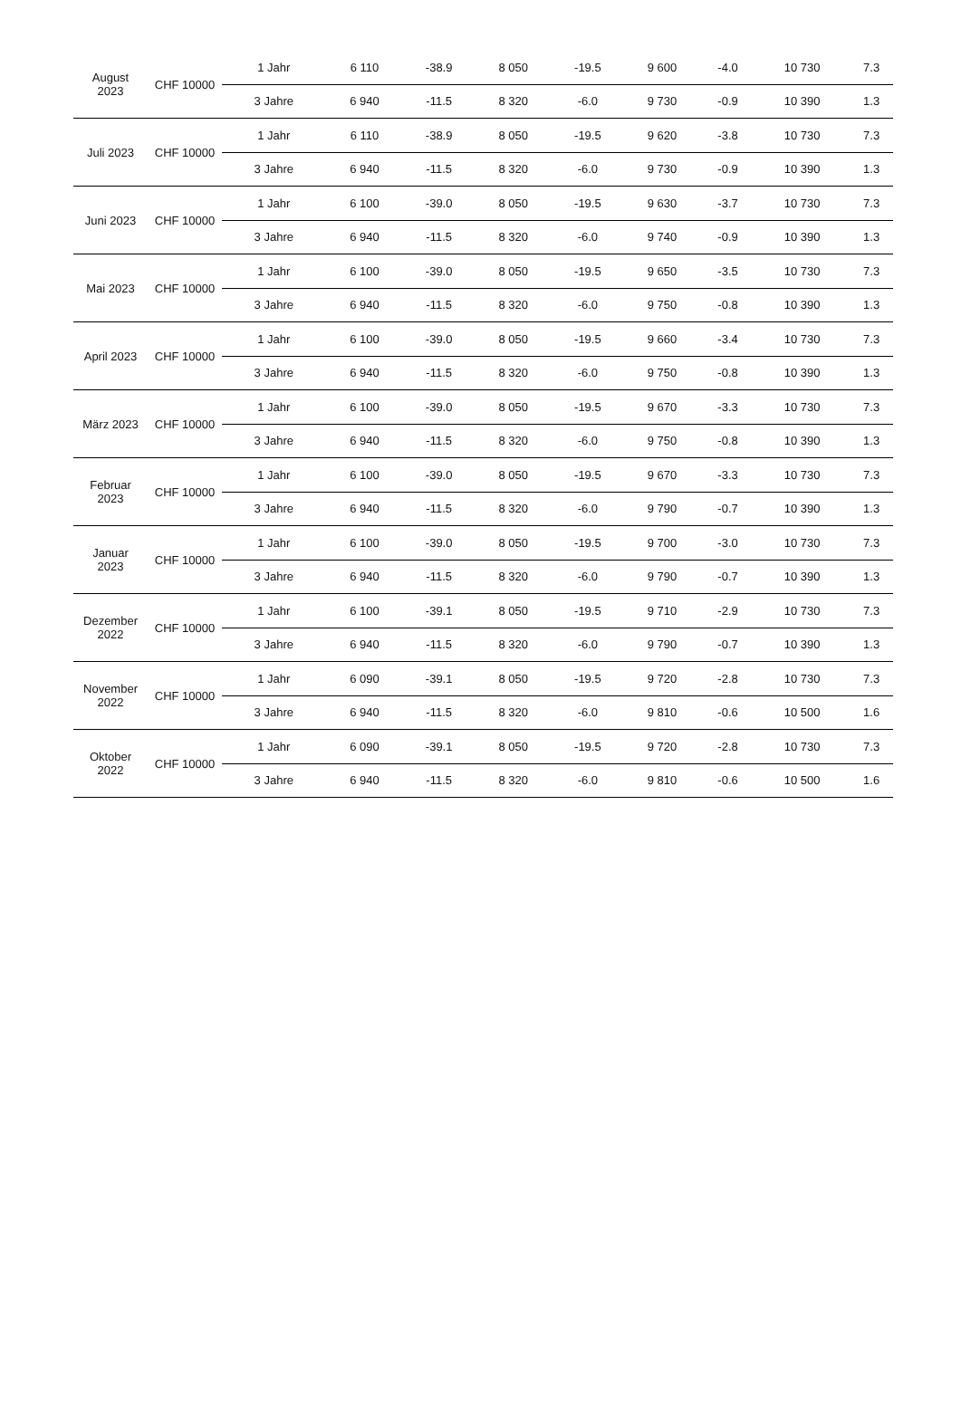| August 2023 | CHF 10000 | 1 Jahr | 6 110 | -38.9 | 8 050 | -19.5 | 9 600 | -4.0 | 10 730 | 7.3 |
| | | 3 Jahre | 6 940 | -11.5 | 8 320 | -6.0 | 9 730 | -0.9 | 10 390 | 1.3 |
| Juli 2023 | CHF 10000 | 1 Jahr | 6 110 | -38.9 | 8 050 | -19.5 | 9 620 | -3.8 | 10 730 | 7.3 |
| | | 3 Jahre | 6 940 | -11.5 | 8 320 | -6.0 | 9 730 | -0.9 | 10 390 | 1.3 |
| Juni 2023 | CHF 10000 | 1 Jahr | 6 100 | -39.0 | 8 050 | -19.5 | 9 630 | -3.7 | 10 730 | 7.3 |
| | | 3 Jahre | 6 940 | -11.5 | 8 320 | -6.0 | 9 740 | -0.9 | 10 390 | 1.3 |
| Mai 2023 | CHF 10000 | 1 Jahr | 6 100 | -39.0 | 8 050 | -19.5 | 9 650 | -3.5 | 10 730 | 7.3 |
| | | 3 Jahre | 6 940 | -11.5 | 8 320 | -6.0 | 9 750 | -0.8 | 10 390 | 1.3 |
| April 2023 | CHF 10000 | 1 Jahr | 6 100 | -39.0 | 8 050 | -19.5 | 9 660 | -3.4 | 10 730 | 7.3 |
| | | 3 Jahre | 6 940 | -11.5 | 8 320 | -6.0 | 9 750 | -0.8 | 10 390 | 1.3 |
| März 2023 | CHF 10000 | 1 Jahr | 6 100 | -39.0 | 8 050 | -19.5 | 9 670 | -3.3 | 10 730 | 7.3 |
| | | 3 Jahre | 6 940 | -11.5 | 8 320 | -6.0 | 9 750 | -0.8 | 10 390 | 1.3 |
| Februar 2023 | CHF 10000 | 1 Jahr | 6 100 | -39.0 | 8 050 | -19.5 | 9 670 | -3.3 | 10 730 | 7.3 |
| | | 3 Jahre | 6 940 | -11.5 | 8 320 | -6.0 | 9 790 | -0.7 | 10 390 | 1.3 |
| Januar 2023 | CHF 10000 | 1 Jahr | 6 100 | -39.0 | 8 050 | -19.5 | 9 700 | -3.0 | 10 730 | 7.3 |
| | | 3 Jahre | 6 940 | -11.5 | 8 320 | -6.0 | 9 790 | -0.7 | 10 390 | 1.3 |
| Dezember 2022 | CHF 10000 | 1 Jahr | 6 100 | -39.1 | 8 050 | -19.5 | 9 710 | -2.9 | 10 730 | 7.3 |
| | | 3 Jahre | 6 940 | -11.5 | 8 320 | -6.0 | 9 790 | -0.7 | 10 390 | 1.3 |
| November 2022 | CHF 10000 | 1 Jahr | 6 090 | -39.1 | 8 050 | -19.5 | 9 720 | -2.8 | 10 730 | 7.3 |
| | | 3 Jahre | 6 940 | -11.5 | 8 320 | -6.0 | 9 810 | -0.6 | 10 500 | 1.6 |
| Oktober 2022 | CHF 10000 | 1 Jahr | 6 090 | -39.1 | 8 050 | -19.5 | 9 720 | -2.8 | 10 730 | 7.3 |
| | | 3 Jahre | 6 940 | -11.5 | 8 320 | -6.0 | 9 810 | -0.6 | 10 500 | 1.6 |